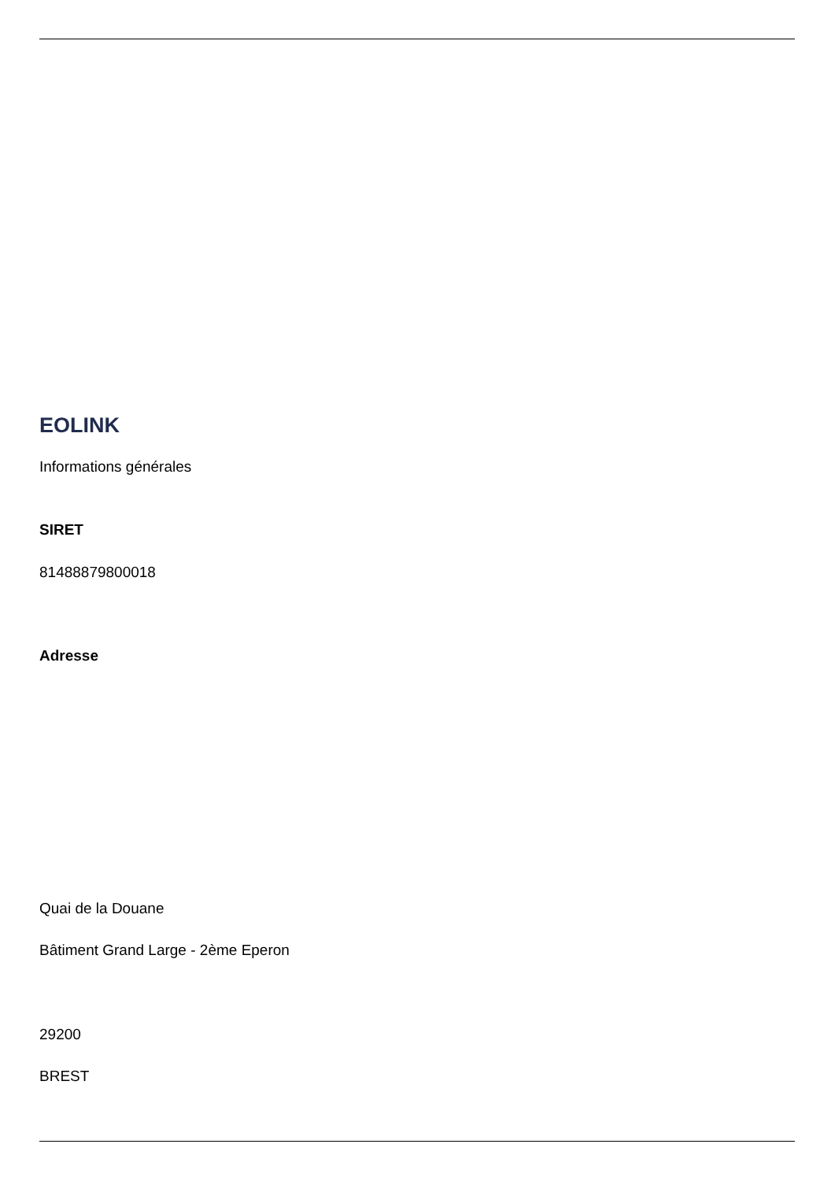EOLINK
Informations générales
SIRET
81488879800018
Adresse
Quai de la Douane
Bâtiment Grand Large - 2ème Eperon
29200
BREST